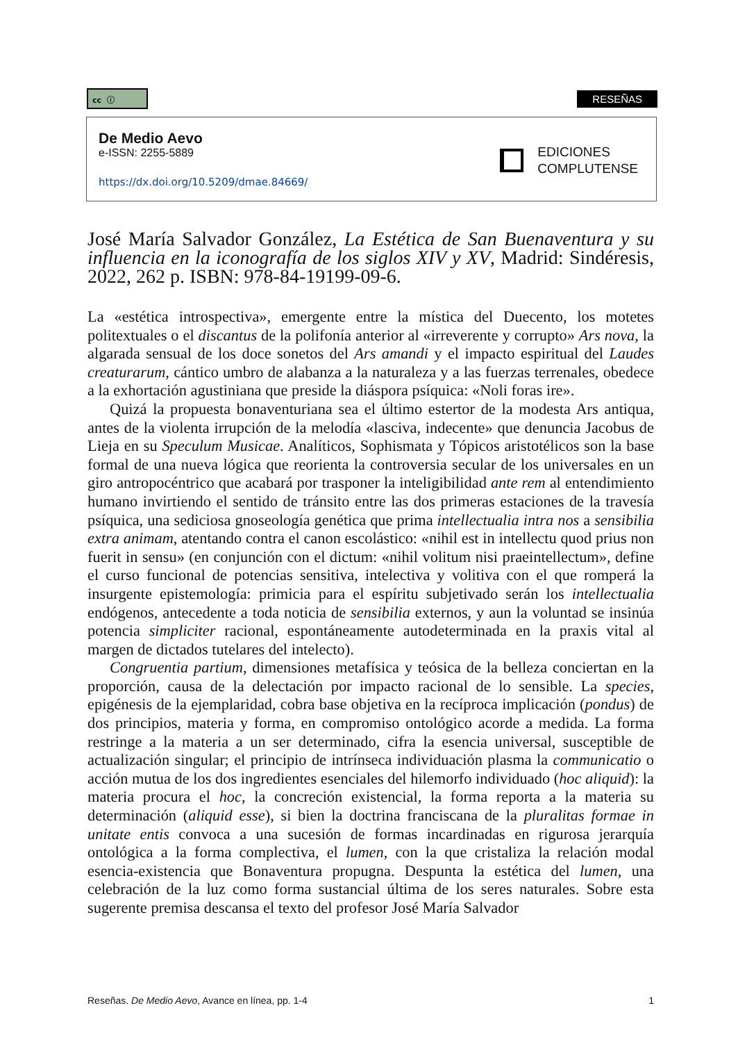cc ⓘ RESEÑAS
De Medio Aevo
e-ISSN: 2255-5889
https://dx.doi.org/10.5209/dmae.84669/
EDICIONES
COMPLUTENSE
José María Salvador González, La Estética de San Buenaventura y su influencia en la iconografía de los siglos XIV y XV, Madrid: Sindéresis, 2022, 262 p. ISBN: 978-84-19199-09-6.
La «estética introspectiva», emergente entre la mística del Duecento, los motetes politextuales o el discantus de la polifonía anterior al «irreverente y corrupto» Ars nova, la algarada sensual de los doce sonetos del Ars amandi y el impacto espiritual del Laudes creaturarum, cántico umbro de alabanza a la naturaleza y a las fuerzas terrenales, obedece a la exhortación agustiniana que preside la diáspora psíquica: «Noli foras ire».
Quizá la propuesta bonaventuriana sea el último estertor de la modesta Ars antiqua, antes de la violenta irrupción de la melodía «lasciva, indecente» que denuncia Jacobus de Lieja en su Speculum Musicae. Analíticos, Sophismata y Tópicos aristotélicos son la base formal de una nueva lógica que reorienta la controversia secular de los universales en un giro antropocéntrico que acabará por trasponer la inteligibilidad ante rem al entendimiento humano invirtiendo el sentido de tránsito entre las dos primeras estaciones de la travesía psíquica, una sediciosa gnoseología genética que prima intellectualia intra nos a sensibilia extra animam, atentando contra el canon escolástico: «nihil est in intellectu quod prius non fuerit in sensu» (en conjunción con el dictum: «nihil volitum nisi praeintellectum», define el curso funcional de potencias sensitiva, intelectiva y volitiva con el que romperá la insurgente epistemología: primicia para el espíritu subjetivado serán los intellectualia endógenos, antecedente a toda noticia de sensibilia externos, y aun la voluntad se insinúa potencia simpliciter racional, espontáneamente autodeterminada en la praxis vital al margen de dictados tutelares del intelecto).
Congruentia partium, dimensiones metafísica y teósica de la belleza conciertan en la proporción, causa de la delectación por impacto racional de lo sensible. La species, epigénesis de la ejemplaridad, cobra base objetiva en la recíproca implicación (pondus) de dos principios, materia y forma, en compromiso ontológico acorde a medida. La forma restringe a la materia a un ser determinado, cifra la esencia universal, susceptible de actualización singular; el principio de intrínseca individuación plasma la communicatio o acción mutua de los dos ingredientes esenciales del hilemorfo individuado (hoc aliquid): la materia procura el hoc, la concreción existencial, la forma reporta a la materia su determinación (aliquid esse), si bien la doctrina franciscana de la pluralitas formae in unitate entis convoca a una sucesión de formas incardinadas en rigurosa jerarquía ontológica a la forma complectiva, el lumen, con la que cristaliza la relación modal esencia-existencia que Bonaventura propugna. Despunta la estética del lumen, una celebración de la luz como forma sustancial última de los seres naturales. Sobre esta sugerente premisa descansa el texto del profesor José María Salvador
Reseñas. De Medio Aevo, Avance en línea, pp. 1-4 1